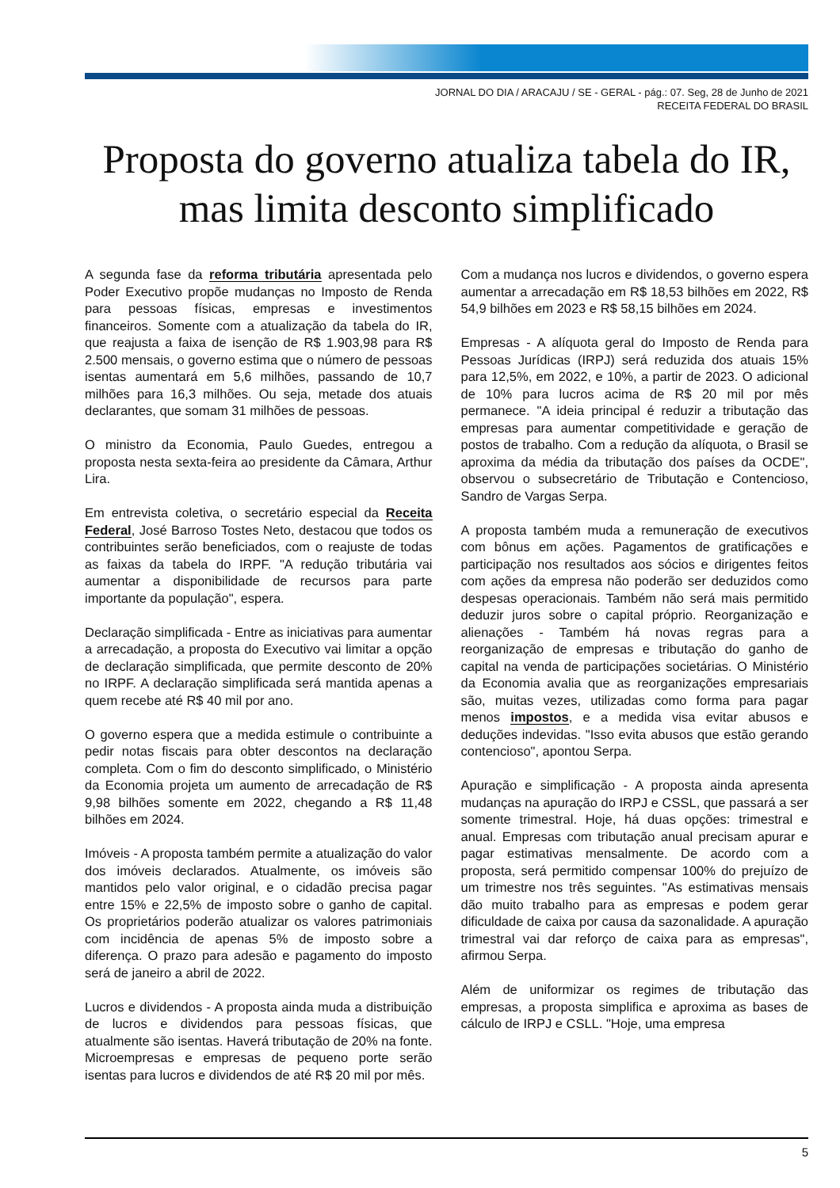JORNAL DO DIA / ARACAJU / SE - GERAL - pág.: 07. Seg, 28 de Junho de 2021
RECEITA FEDERAL DO BRASIL
Proposta do governo atualiza tabela do IR, mas limita desconto simplificado
A segunda fase da reforma tributária apresentada pelo Poder Executivo propõe mudanças no Imposto de Renda para pessoas físicas, empresas e investimentos financeiros. Somente com a atualização da tabela do IR, que reajusta a faixa de isenção de R$ 1.903,98 para R$ 2.500 mensais, o governo estima que o número de pessoas isentas aumentará em 5,6 milhões, passando de 10,7 milhões para 16,3 milhões. Ou seja, metade dos atuais declarantes, que somam 31 milhões de pessoas.
O ministro da Economia, Paulo Guedes, entregou a proposta nesta sexta-feira ao presidente da Câmara, Arthur Lira.
Em entrevista coletiva, o secretário especial da Receita Federal, José Barroso Tostes Neto, destacou que todos os contribuintes serão beneficiados, com o reajuste de todas as faixas da tabela do IRPF. "A redução tributária vai aumentar a disponibilidade de recursos para parte importante da população", espera.
Declaração simplificada - Entre as iniciativas para aumentar a arrecadação, a proposta do Executivo vai limitar a opção de declaração simplificada, que permite desconto de 20% no IRPF. A declaração simplificada será mantida apenas a quem recebe até R$ 40 mil por ano.
O governo espera que a medida estimule o contribuinte a pedir notas fiscais para obter descontos na declaração completa. Com o fim do desconto simplificado, o Ministério da Economia projeta um aumento de arrecadação de R$ 9,98 bilhões somente em 2022, chegando a R$ 11,48 bilhões em 2024.
Imóveis - A proposta também permite a atualização do valor dos imóveis declarados. Atualmente, os imóveis são mantidos pelo valor original, e o cidadão precisa pagar entre 15% e 22,5% de imposto sobre o ganho de capital. Os proprietários poderão atualizar os valores patrimoniais com incidência de apenas 5% de imposto sobre a diferença. O prazo para adesão e pagamento do imposto será de janeiro a abril de 2022.
Lucros e dividendos - A proposta ainda muda a distribuição de lucros e dividendos para pessoas físicas, que atualmente são isentas. Haverá tributação de 20% na fonte. Microempresas e empresas de pequeno porte serão isentas para lucros e dividendos de até R$ 20 mil por mês.
Com a mudança nos lucros e dividendos, o governo espera aumentar a arrecadação em R$ 18,53 bilhões em 2022, R$ 54,9 bilhões em 2023 e R$ 58,15 bilhões em 2024.
Empresas - A alíquota geral do Imposto de Renda para Pessoas Jurídicas (IRPJ) será reduzida dos atuais 15% para 12,5%, em 2022, e 10%, a partir de 2023. O adicional de 10% para lucros acima de R$ 20 mil por mês permanece. "A ideia principal é reduzir a tributação das empresas para aumentar competitividade e geração de postos de trabalho. Com a redução da alíquota, o Brasil se aproxima da média da tributação dos países da OCDE", observou o subsecretário de Tributação e Contencioso, Sandro de Vargas Serpa.
A proposta também muda a remuneração de executivos com bônus em ações. Pagamentos de gratificações e participação nos resultados aos sócios e dirigentes feitos com ações da empresa não poderão ser deduzidos como despesas operacionais. Também não será mais permitido deduzir juros sobre o capital próprio. Reorganização e alienações - Também há novas regras para a reorganização de empresas e tributação do ganho de capital na venda de participações societárias. O Ministério da Economia avalia que as reorganizações empresariais são, muitas vezes, utilizadas como forma para pagar menos impostos, e a medida visa evitar abusos e deduções indevidas. "Isso evita abusos que estão gerando contencioso", apontou Serpa.
Apuração e simplificação - A proposta ainda apresenta mudanças na apuração do IRPJ e CSSL, que passará a ser somente trimestral. Hoje, há duas opções: trimestral e anual. Empresas com tributação anual precisam apurar e pagar estimativas mensalmente. De acordo com a proposta, será permitido compensar 100% do prejuízo de um trimestre nos três seguintes. "As estimativas mensais dão muito trabalho para as empresas e podem gerar dificuldade de caixa por causa da sazonalidade. A apuração trimestral vai dar reforço de caixa para as empresas", afirmou Serpa.
Além de uniformizar os regimes de tributação das empresas, a proposta simplifica e aproxima as bases de cálculo de IRPJ e CSLL. "Hoje, uma empresa
5